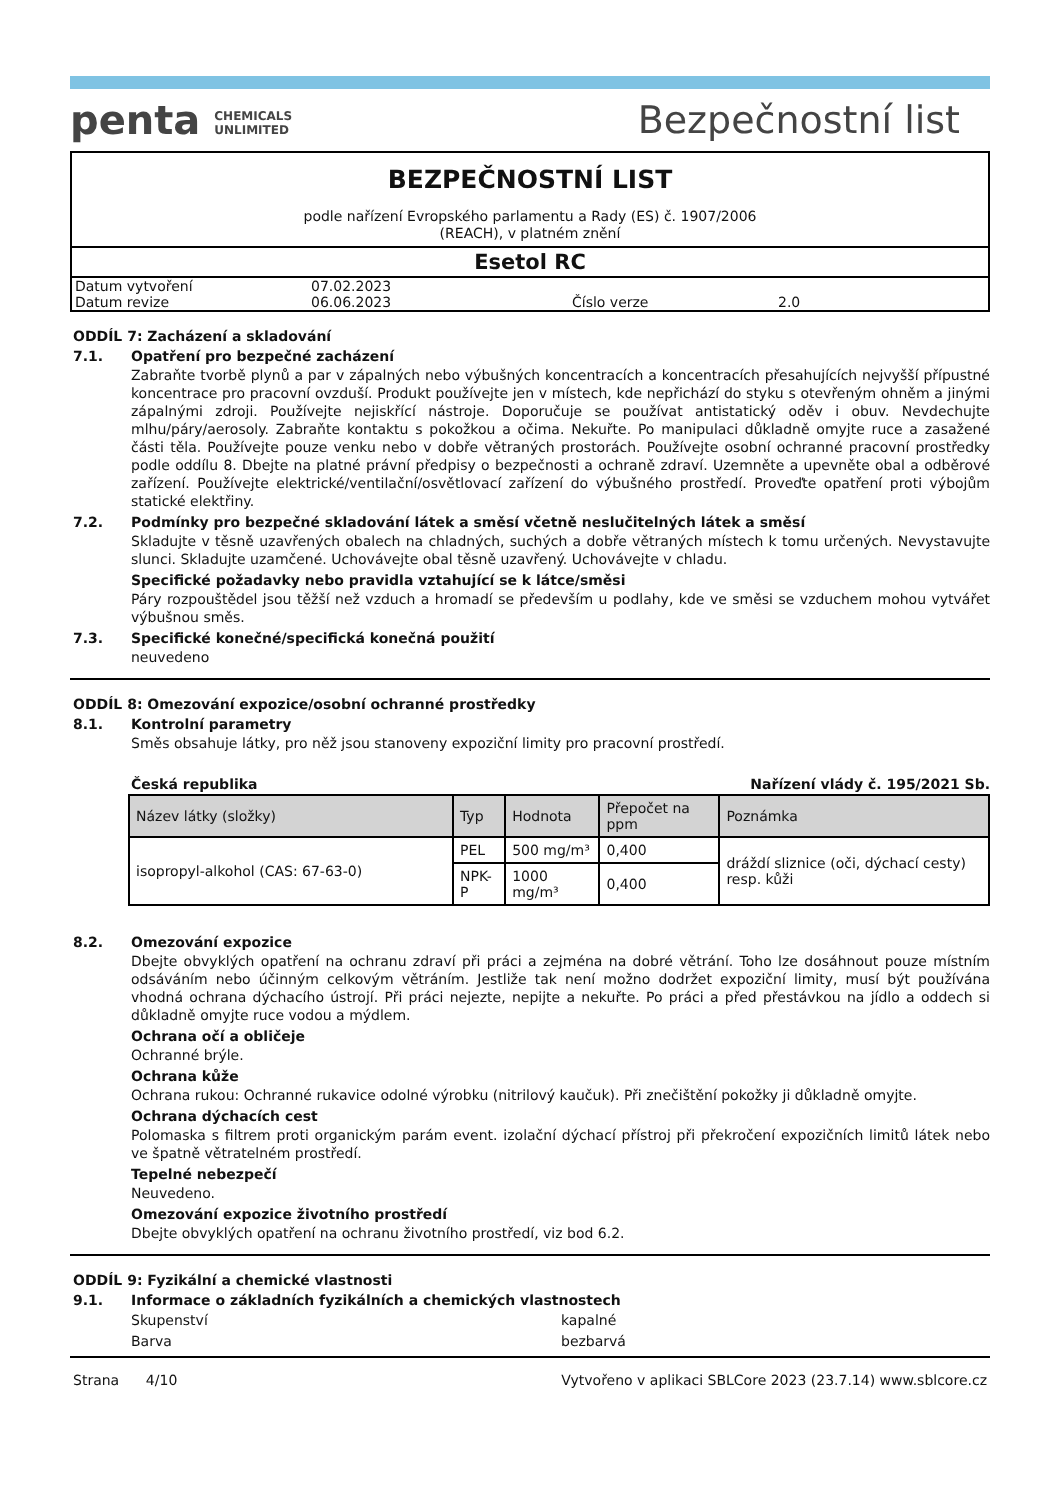penta CHEMICALS
UNLIMITED
Bezpečnostní list
BEZPEČNOSTNÍ LIST
podle nařízení Evropského parlamentu a Rady (ES) č. 1907/2006
(REACH), v platném znění
Esetol RC
| Datum vytvoření | 07.02.2023 | | |
| Datum revize | 06.06.2023 | Číslo verze | 2.0 |
ODDÍL 7: Zacházení a skladování
7.1. Opatření pro bezpečné zacházení
Zabraňte tvorbě plynů a par v zápalných nebo výbušných koncentracích a koncentracích přesahujících nejvyšší přípustné koncentrace pro pracovní ovzduší. Produkt používejte jen v místech, kde nepřichází do styku s otevřeným ohněm a jinými zápalnými zdroji. Používejte nejiskřící nástroje. Doporučuje se používat antistatický oděv i obuv. Nevdechujte mlhu/páry/aerosoly. Zabraňte kontaktu s pokožkou a očima. Nekuřte. Po manipulaci důkladně omyjte ruce a zasažené části těla. Používejte pouze venku nebo v dobře větraných prostorách. Používejte osobní ochranné pracovní prostředky podle oddílu 8. Dbejte na platné právní předpisy o bezpečnosti a ochraně zdraví. Uzemněte a upevněte obal a odběrové zařízení. Používejte elektrické/ventilační/osvětlovací zařízení do výbušného prostředí. Proveďte opatření proti výbojům statické elektřiny.
7.2. Podmínky pro bezpečné skladování látek a směsí včetně neslučitelných látek a směsí
Skladujte v těsně uzavřených obalech na chladných, suchých a dobře větraných místech k tomu určených. Nevystavujte slunci. Skladujte uzamčené. Uchovávejte obal těsně uzavřený. Uchovávejte v chladu.
Specifické požadavky nebo pravidla vztahující se k látce/směsi
Páry rozpouštědel jsou těžší než vzduch a hromadí se především u podlahy, kde ve směsi se vzduchem mohou vytvářet výbušnou směs.
7.3. Specifické konečné/specifická konečná použití
neuvedeno
ODDÍL 8: Omezování expozice/osobní ochranné prostředky
8.1. Kontrolní parametry
Směs obsahuje látky, pro něž jsou stanoveny expoziční limity pro pracovní prostředí.
Česká republika Nařízení vlády č. 195/2021 Sb.
| Název látky (složky) | Typ | Hodnota | Přepočet na ppm | Poznámka |
| --- | --- | --- | --- | --- |
| isopropyl-alkohol (CAS: 67-63-0) | PEL | 500 mg/m³ | 0,400 | dráždí sliznice (oči, dýchací cesty) resp. kůži |
| | NPK-P | 1000 mg/m³ | 0,400 | |
8.2. Omezování expozice
Dbejte obvyklých opatření na ochranu zdraví při práci a zejména na dobré větrání. Toho lze dosáhnout pouze místním odsáváním nebo účinným celkovým větráním. Jestliže tak není možno dodržet expoziční limity, musí být používána vhodná ochrana dýchacího ústrojí. Při práci nejezte, nepijte a nekuřte. Po práci a před přestávkou na jídlo a oddech si důkladně omyjte ruce vodou a mýdlem.
Ochrana očí a obličeje
Ochranné brýle.
Ochrana kůže
Ochrana rukou: Ochranné rukavice odolné výrobku (nitrilový kaučuk). Při znečištění pokožky ji důkladně omyjte.
Ochrana dýchacích cest
Polomaska s filtrem proti organickým parám event. izolační dýchací přístroj při překročení expozičních limitů látek nebo ve špatně větratelném prostředí.
Tepelné nebezpečí
Neuvedeno.
Omezování expozice životního prostředí
Dbejte obvyklých opatření na ochranu životního prostředí, viz bod 6.2.
ODDÍL 9: Fyzikální a chemické vlastnosti
9.1. Informace o základních fyzikálních a chemických vlastnostech
Skupenství kapalné Barva bezbarvá
Strana 4/10 Vytvořeno v aplikaci SBLCore 2023 (23.7.14) www.sblcore.cz